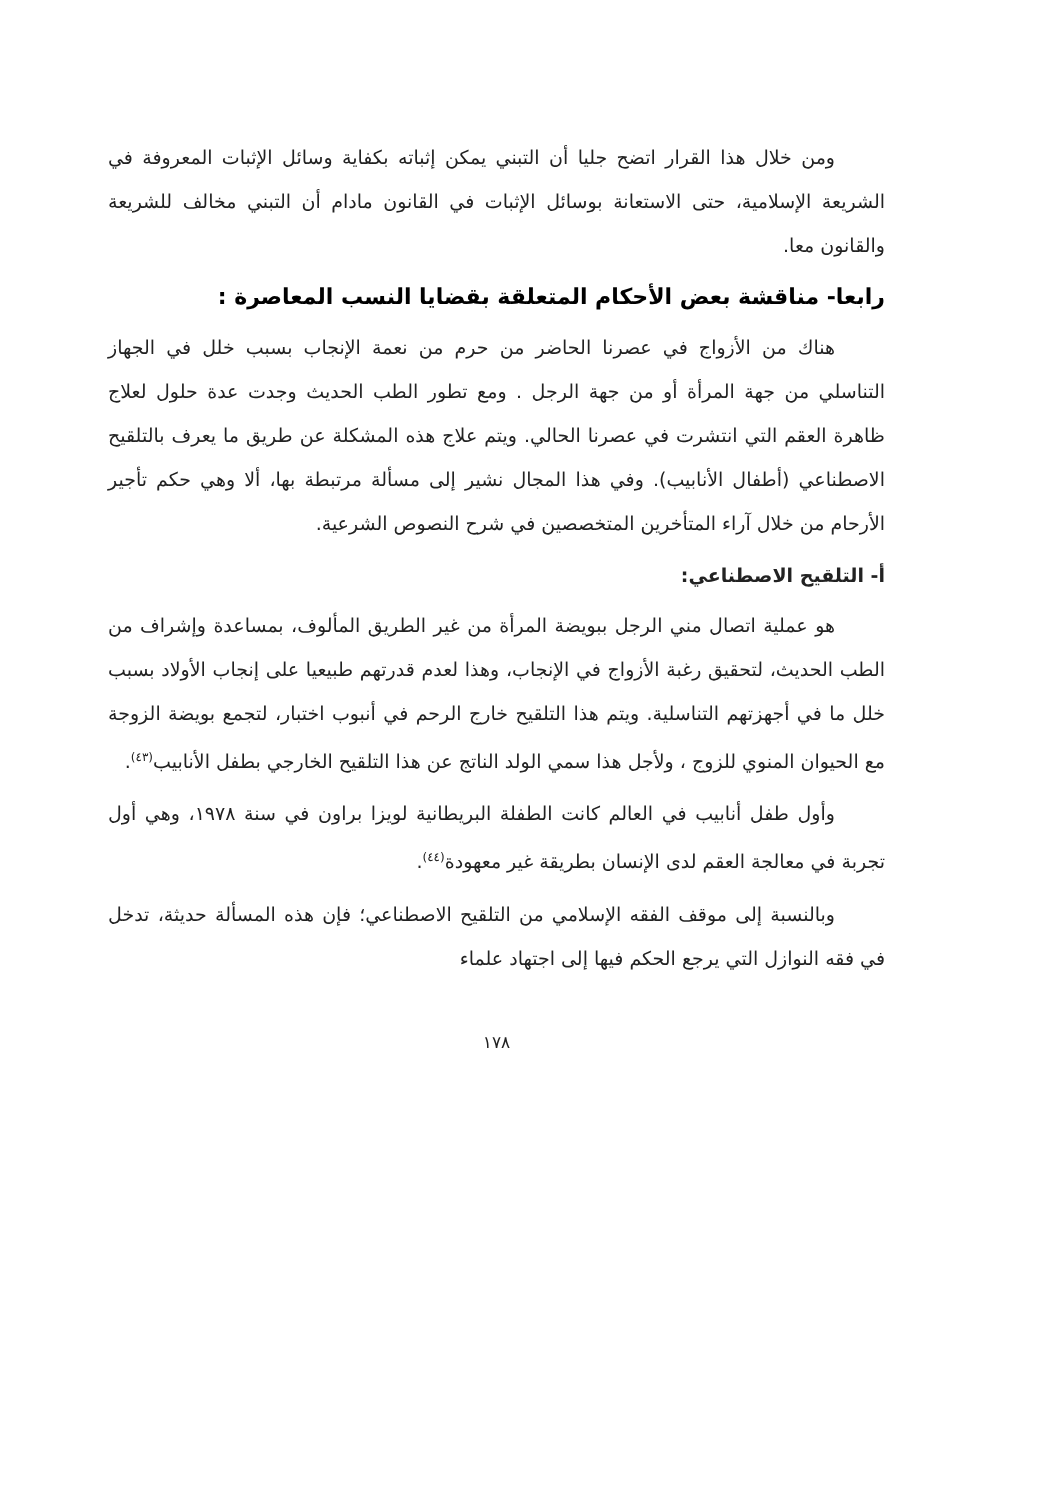ومن خلال هذا القرار اتضح جليا أن التبني يمكن إثباته بكفاية وسائل الإثبات المعروفة في الشريعة الإسلامية، حتى الاستعانة بوسائل الإثبات في القانون مادام أن التبني مخالف للشريعة والقانون معا.
رابعا- مناقشة بعض الأحكام المتعلقة بقضايا النسب المعاصرة :
هناك من الأزواج في عصرنا الحاضر من حرم من نعمة الإنجاب بسبب خلل في الجهاز التناسلي من جهة المرأة أو من جهة الرجل . ومع تطور الطب الحديث وجدت عدة حلول لعلاج ظاهرة العقم التي انتشرت في عصرنا الحالي. ويتم علاج هذه المشكلة عن طريق ما يعرف بالتلقيح الاصطناعي (أطفال الأنابيب). وفي هذا المجال نشير إلى مسألة مرتبطة بها، ألا وهي حكم تأجير الأرحام من خلال آراء المتأخرين المتخصصين في شرح النصوص الشرعية.
أ- التلقيح الاصطناعي:
هو عملية اتصال مني الرجل ببويضة المرأة من غير الطريق المألوف، بمساعدة وإشراف من الطب الحديث، لتحقيق رغبة الأزواج في الإنجاب، وهذا لعدم قدرتهم طبيعيا على إنجاب الأولاد بسبب خلل ما في أجهزتهم التناسلية. ويتم هذا التلقيح خارج الرحم في أنبوب اختبار، لتجمع بويضة الزوجة مع الحيوان المنوي للزوج ، ولأجل هذا سمي الولد الناتج عن هذا التلقيح الخارجي بطفل الأنابيب<sup>(٤٣)</sup>.
وأول طفل أنابيب في العالم كانت الطفلة البريطانية لويزا براون في سنة ١٩٧٨، وهي أول تجربة في معالجة العقم لدى الإنسان بطريقة غير معهودة<sup>(٤٤)</sup>.
وبالنسبة إلى موقف الفقه الإسلامي من التلقيح الاصطناعي؛ فإن هذه المسألة حديثة، تدخل في فقه النوازل التي يرجع الحكم فيها إلى اجتهاد علماء
١٧٨